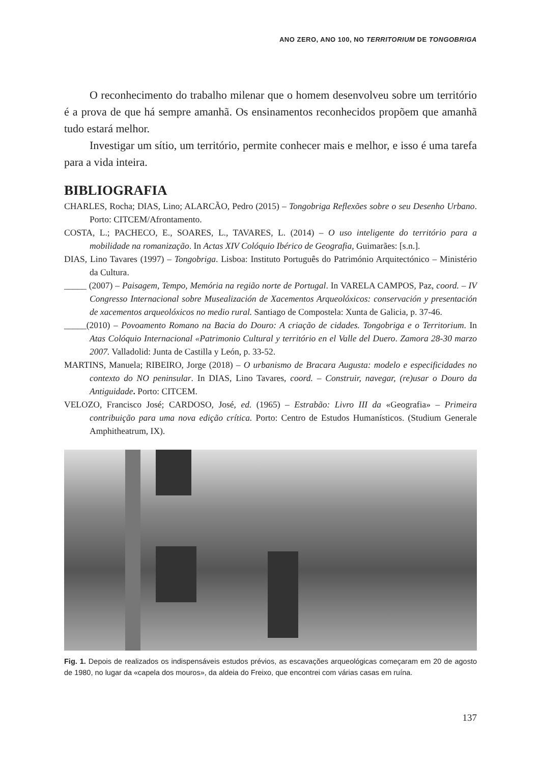ANO ZERO, ANO 100, NO TERRITORIUM DE TONGOBRIGA
O reconhecimento do trabalho milenar que o homem desenvolveu sobre um território é a prova de que há sempre amanhã. Os ensinamentos reconhecidos propõem que amanhã tudo estará melhor.
Investigar um sítio, um território, permite conhecer mais e melhor, e isso é uma tarefa para a vida inteira.
BIBLIOGRAFIA
CHARLES, Rocha; DIAS, Lino; ALARCÃO, Pedro (2015) – Tongobriga Reflexões sobre o seu Desenho Urbano. Porto: CITCEM/Afrontamento.
COSTA, L.; PACHECO, E., SOARES, L., TAVARES, L. (2014) – O uso inteligente do território para a mobilidade na romanização. In Actas XIV Colóquio Ibérico de Geografia, Guimarães: [s.n.].
DIAS, Lino Tavares (1997) – Tongobriga. Lisboa: Instituto Português do Património Arquitectónico – Ministério da Cultura.
_____ (2007) – Paisagem, Tempo, Memória na região norte de Portugal. In VARELA CAMPOS, Paz, coord. – IV Congresso Internacional sobre Musealización de Xacementos Arqueolóxicos: conservación y presentación de xacementos arqueolóxicos no medio rural. Santiago de Compostela: Xunta de Galicia, p. 37-46.
_____(2010) – Povoamento Romano na Bacia do Douro: A criação de cidades. Tongobriga e o Territorium. In Atas Colóquio Internacional «Patrimonio Cultural y território en el Valle del Duero. Zamora 28-30 marzo 2007. Valladolid: Junta de Castilla y León, p. 33-52.
MARTINS, Manuela; RIBEIRO, Jorge (2018) – O urbanismo de Bracara Augusta: modelo e especificidades no contexto do NO peninsular. In DIAS, Lino Tavares, coord. – Construir, navegar, (re)usar o Douro da Antiguidade. Porto: CITCEM.
VELOZO, Francisco José; CARDOSO, José, ed. (1965) – Estrabão: Livro III da «Geografia» – Primeira contribuição para uma nova edição crítica. Porto: Centro de Estudos Humanísticos. (Studium Generale Amphitheatrum, IX).
Fig. 1. Depois de realizados os indispensáveis estudos prévios, as escavações arqueológicas começaram em 20 de agosto de 1980, no lugar da «capela dos mouros», da aldeia do Freixo, que encontrei com várias casas em ruína.
137